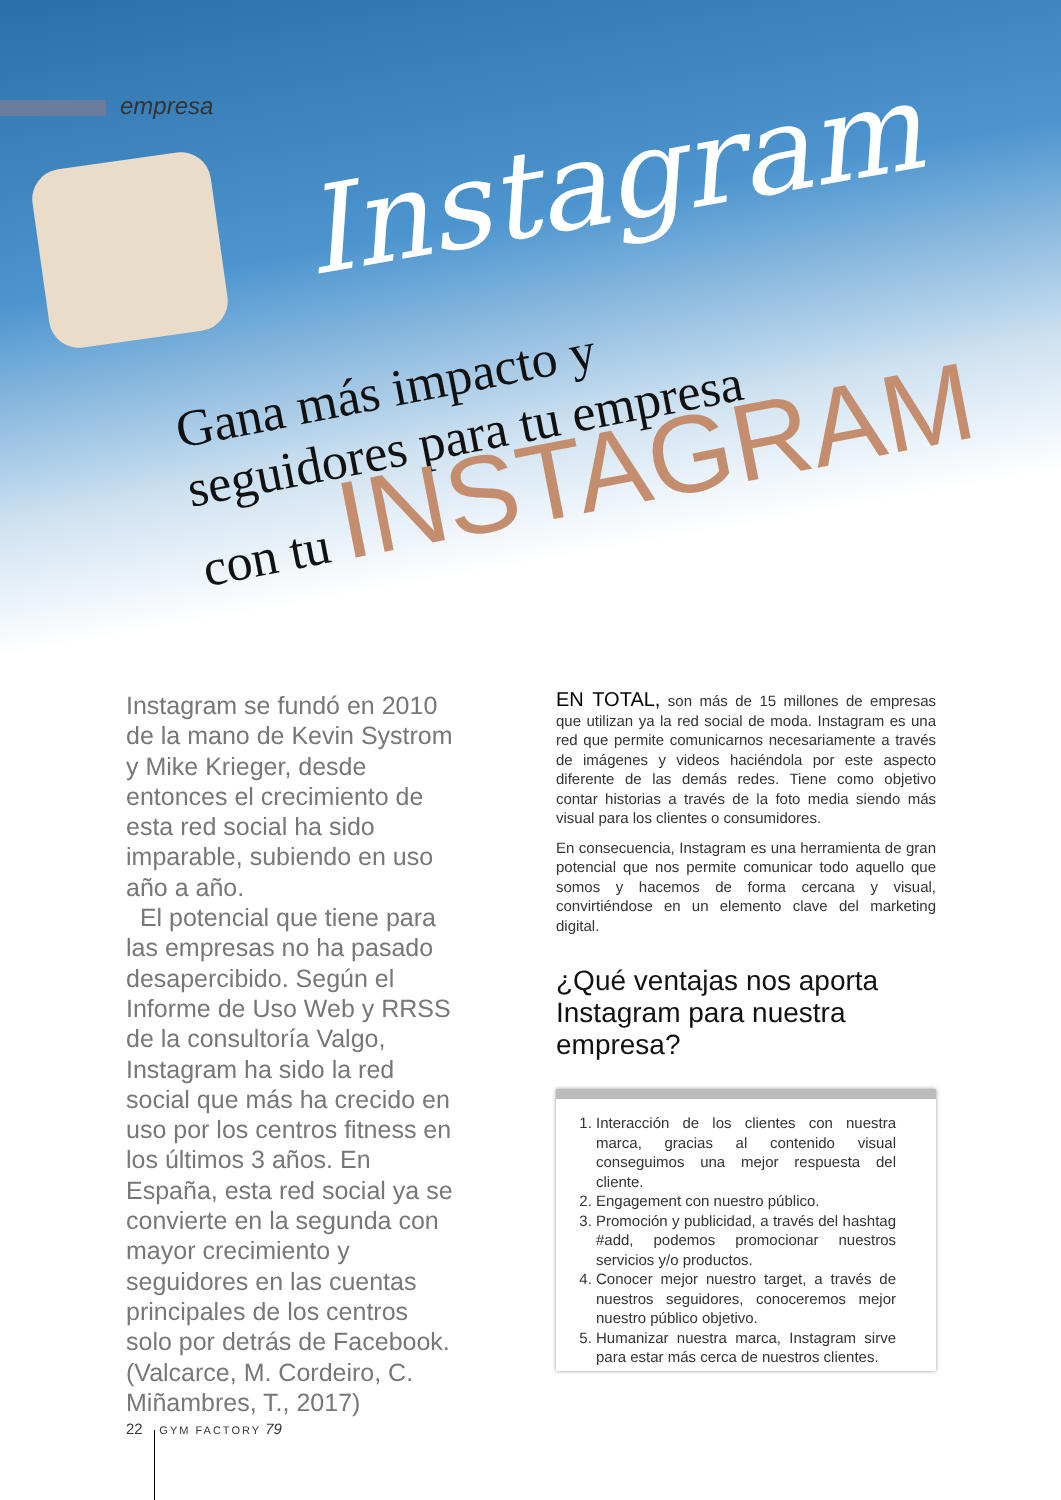empresa
Instagram
Gana más impacto y
seguidores para tu empresa
con tu INSTAGRAM
Instagram se fundó en 2010 de la mano de Kevin Systrom y Mike Krieger, desde entonces el crecimiento de esta red social ha sido imparable, subiendo en uso año a año.
El potencial que tiene para las empresas no ha pasado desapercibido. Según el Informe de Uso Web y RRSS de la consultoría Valgo, Instagram ha sido la red social que más ha crecido en uso por los centros fitness en los últimos 3 años. En España, esta red social ya se convierte en la segunda con mayor crecimiento y seguidores en las cuentas principales de los centros solo por detrás de Facebook. (Valcarce, M. Cordeiro, C. Miñambres, T., 2017)
EN TOTAL, son más de 15 millones de empresas que utilizan ya la red social de moda. Instagram es una red que permite comunicarnos necesariamente a través de imágenes y videos haciéndola por este aspecto diferente de las demás redes. Tiene como objetivo contar historias a través de la foto media siendo más visual para los clientes o consumidores.
En consecuencia, Instagram es una herramienta de gran potencial que nos permite comunicar todo aquello que somos y hacemos de forma cercana y visual, convirtiéndose en un elemento clave del marketing digital.
¿Qué ventajas nos aporta Instagram para nuestra empresa?
1. Interacción de los clientes con nuestra marca, gracias al contenido visual conseguimos una mejor respuesta del cliente.
2. Engagement con nuestro público.
3. Promoción y publicidad, a través del hashtag #add, podemos promocionar nuestros servicios y/o productos.
4. Conocer mejor nuestro target, a través de nuestros seguidores, conoceremos mejor nuestro público objetivo.
5. Humanizar nuestra marca, Instagram sirve para estar más cerca de nuestros clientes.
22 GYM FACTORY 79